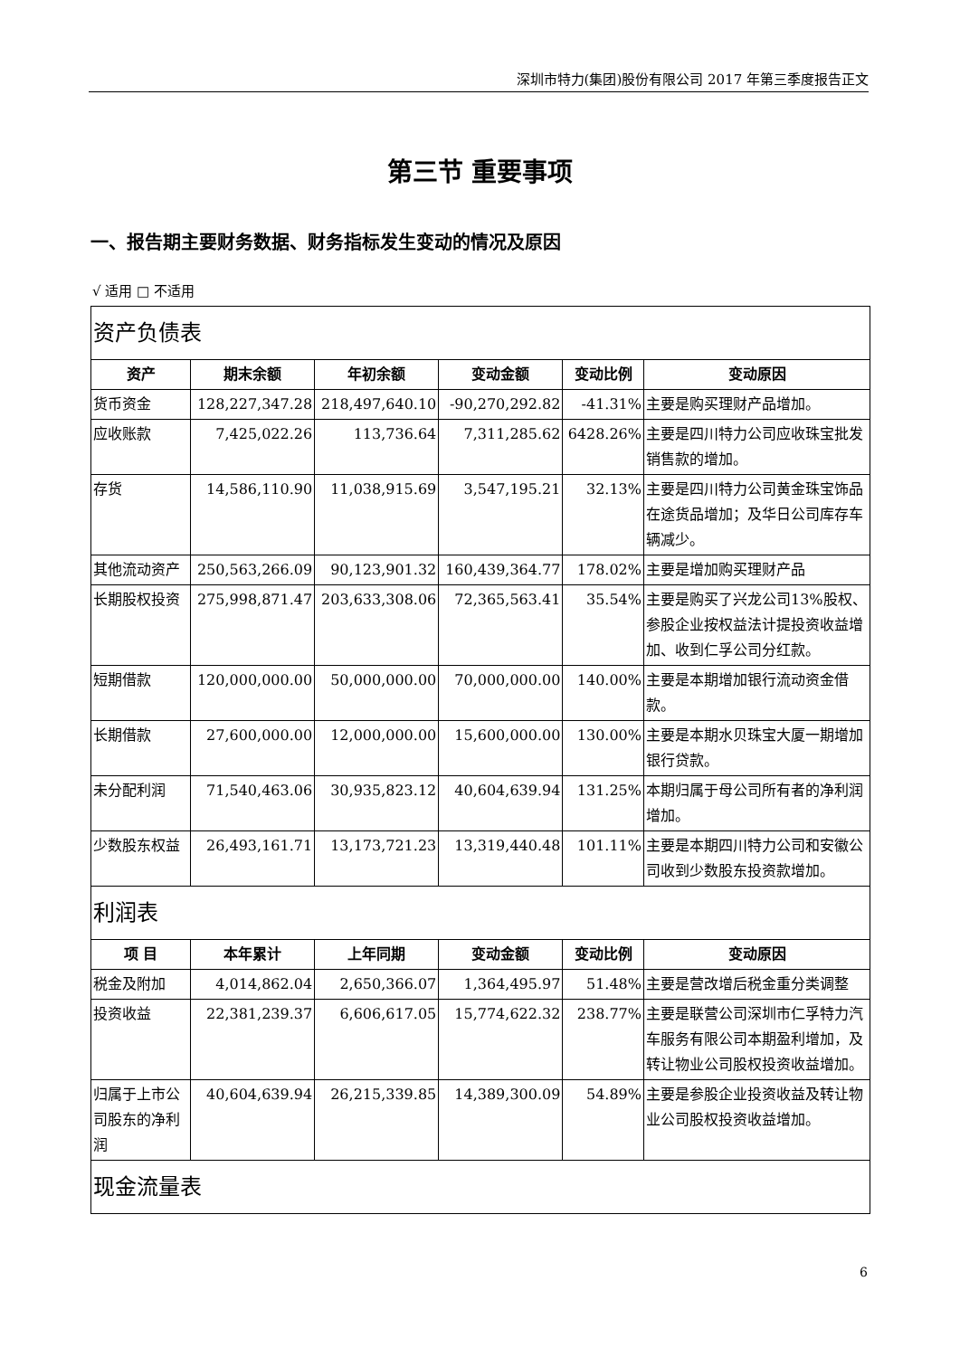深圳市特力(集团)股份有限公司 2017 年第三季度报告正文
第三节 重要事项
一、报告期主要财务数据、财务指标发生变动的情况及原因
√ 适用 □ 不适用
| 资产负债表 | | | | | |
| 资产 | 期末余额 | 年初余额 | 变动金额 | 变动比例 | 变动原因 |
| 货币资金 | 128,227,347.28 | 218,497,640.10 | -90,270,292.82 | -41.31% | 主要是购买理财产品增加。 |
| 应收账款 | 7,425,022.26 | 113,736.64 | 7,311,285.62 | 6428.26% | 主要是四川特力公司应收珠宝批发销售款的增加。 |
| 存货 | 14,586,110.90 | 11,038,915.69 | 3,547,195.21 | 32.13% | 主要是四川特力公司黄金珠宝饰品在途货品增加；及华日公司库存车辆减少。 |
| 其他流动资产 | 250,563,266.09 | 90,123,901.32 | 160,439,364.77 | 178.02% | 主要是增加购买理财产品 |
| 长期股权投资 | 275,998,871.47 | 203,633,308.06 | 72,365,563.41 | 35.54% | 主要是购买了兴龙公司13%股权、参股企业按权益法计提投资收益增加、收到仁孚公司分红款。 |
| 短期借款 | 120,000,000.00 | 50,000,000.00 | 70,000,000.00 | 140.00% | 主要是本期增加银行流动资金借款。 |
| 长期借款 | 27,600,000.00 | 12,000,000.00 | 15,600,000.00 | 130.00% | 主要是本期水贝珠宝大厦一期增加银行贷款。 |
| 未分配利润 | 71,540,463.06 | 30,935,823.12 | 40,604,639.94 | 131.25% | 本期归属于母公司所有者的净利润增加。 |
| 少数股东权益 | 26,493,161.71 | 13,173,721.23 | 13,319,440.48 | 101.11% | 主要是本期四川特力公司和安徽公司收到少数股东投资款增加。 |
| 利润表 | | | | | |
| 项 目 | 本年累计 | 上年同期 | 变动金额 | 变动比例 | 变动原因 |
| 税金及附加 | 4,014,862.04 | 2,650,366.07 | 1,364,495.97 | 51.48% | 主要是营改增后税金重分类调整 |
| 投资收益 | 22,381,239.37 | 6,606,617.05 | 15,774,622.32 | 238.77% | 主要是联营公司深圳市仁孚特力汽车服务有限公司本期盈利增加，及转让物业公司股权投资收益增加。 |
| 归属于上市公司股东的净利润 | 40,604,639.94 | 26,215,339.85 | 14,389,300.09 | 54.89% | 主要是参股企业投资收益及转让物业公司股权投资收益增加。 |
| 现金流量表 | | | | | |
6